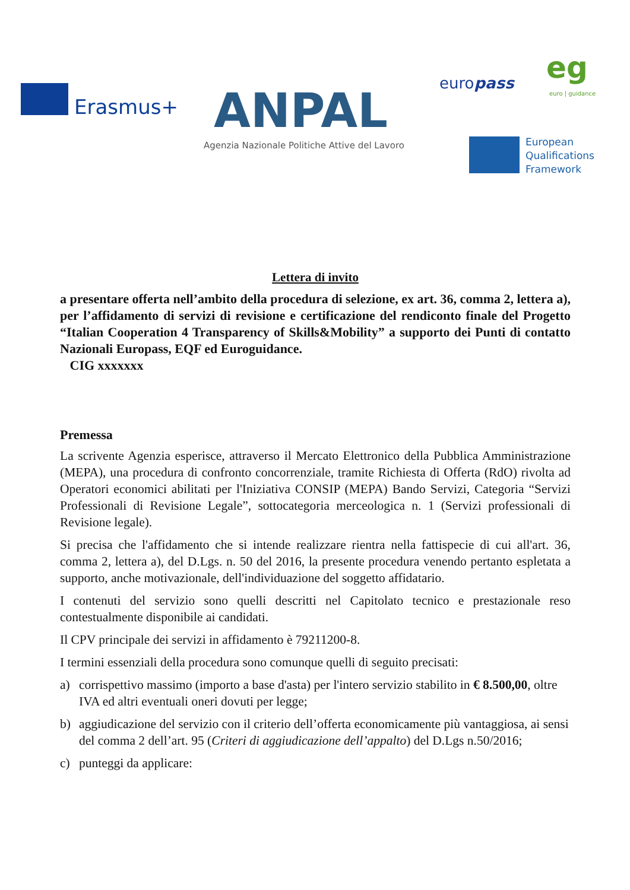Erasmus+ ANPAL
Agenzia Nazionale Politiche Attive del Lavoro
europass eg
euro | guidance
European
Qualifications
Framework
Lettera di invito
a presentare offerta nell’ambito della procedura di selezione, ex art. 36, comma 2, lettera a), per l’affidamento di servizi di revisione e certificazione del rendiconto finale del Progetto “Italian Cooperation 4 Transparency of Skills&Mobility” a supporto dei Punti di contatto Nazionali Europass, EQF ed Euroguidance.
CIG xxxxxxx
Premessa
La scrivente Agenzia esperisce, attraverso il Mercato Elettronico della Pubblica Amministrazione (MEPA), una procedura di confronto concorrenziale, tramite Richiesta di Offerta (RdO) rivolta ad Operatori economici abilitati per l'Iniziativa CONSIP (MEPA) Bando Servizi, Categoria “Servizi Professionali di Revisione Legale”, sottocategoria merceologica n. 1 (Servizi professionali di Revisione legale).
Si precisa che l'affidamento che si intende realizzare rientra nella fattispecie di cui all'art. 36, comma 2, lettera a), del D.Lgs. n. 50 del 2016, la presente procedura venendo pertanto espletata a supporto, anche motivazionale, dell'individuazione del soggetto affidatario.
I contenuti del servizio sono quelli descritti nel Capitolato tecnico e prestazionale reso contestualmente disponibile ai candidati.
Il CPV principale dei servizi in affidamento è 79211200-8.
I termini essenziali della procedura sono comunque quelli di seguito precisati:
a) corrispettivo massimo (importo a base d'asta) per l'intero servizio stabilito in € 8.500,00, oltre IVA ed altri eventuali oneri dovuti per legge;
b) aggiudicazione del servizio con il criterio dell’offerta economicamente più vantaggiosa, ai sensi del comma 2 dell’art. 95 (Criteri di aggiudicazione dell’appalto) del D.Lgs n.50/2016;
c) punteggi da applicare: